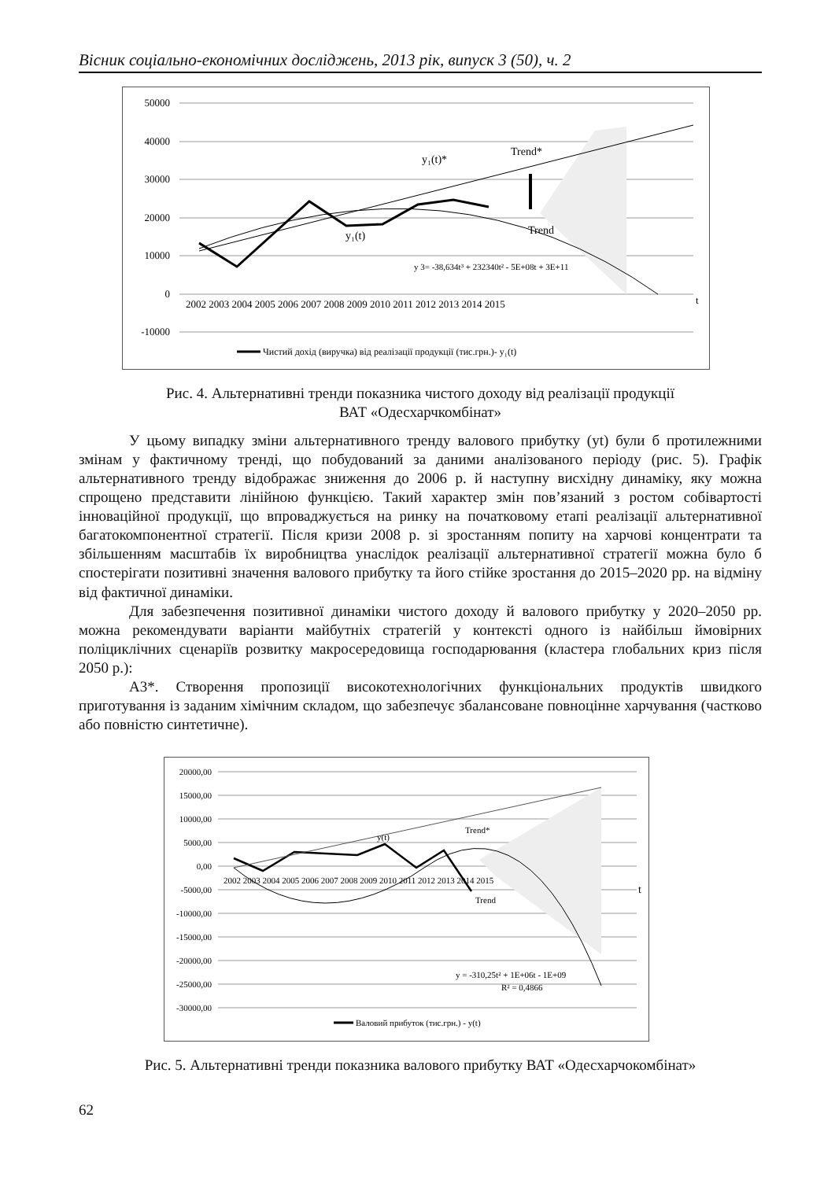Вісник соціально-економічних досліджень, 2013 рік, випуск 3 (50), ч. 2
50000
40000
30000
20000
10000
0
-10000
2002 2003 2004 2005 2006 2007 2008 2009 2010 2011 2012 2013 2014 2015
t
y₁(t)*
Trend*
Trend
y₁(t)
y 3= -38,634t³ + 232340t² - 5E+08t + 3E+11
Чистий дохід (виручка) від реалізації продукції (тис.грн.)- y₁(t)
Рис. 4. Альтернативні тренди показника чистого доходу від реалізації продукції
ВАТ «Одесхарчкомбінат»
У цьому випадку зміни альтернативного тренду валового прибутку (yt) були б протилежними змінам у фактичному тренді, що побудований за даними аналізованого періоду (рис. 5). Графік альтернативного тренду відображає зниження до 2006 р. й наступну висхідну динаміку, яку можна спрощено представити лінійною функцією. Такий характер змін пов’язаний з ростом собівартості інноваційної продукції, що впроваджується на ринку на початковому етапі реалізації альтернативної багатокомпонентної стратегії. Після кризи 2008 р. зі зростанням попиту на харчові концентрати та збільшенням масштабів їх виробництва унаслідок реалізації альтернативної стратегії можна було б спостерігати позитивні значення валового прибутку та його стійке зростання до 2015–2020 рр. на відміну від фактичної динаміки.
Для забезпечення позитивної динаміки чистого доходу й валового прибутку у 2020–2050 рр. можна рекомендувати варіанти майбутніх стратегій у контексті одного із найбільш ймовірних поліциклічних сценаріїв розвитку макросередовища господарювання (кластера глобальних криз після 2050 р.):
А3*. Створення пропозиції високотехнологічних функціональних продуктів швидкого приготування із заданим хімічним складом, що забезпечує збалансоване повноцінне харчування (частково або повністю синтетичне).
20000,00
15000,00
10000,00
5000,00
0,00
-5000,00
-10000,00
-15000,00
-20000,00
-25000,00
-30000,00
2002 2003 2004 2005 2006 2007 2008 2009 2010 2011 2012 2013 2014 2015
t
y(t)
Trend*
Trend
y = -310,25t² + 1E+06t - 1E+09
R² = 0,4866
Валовий прибуток (тис.грн.) - y(t)
Рис. 5. Альтернативні тренди показника валового прибутку ВАТ «Одесхарчокомбінат»
62